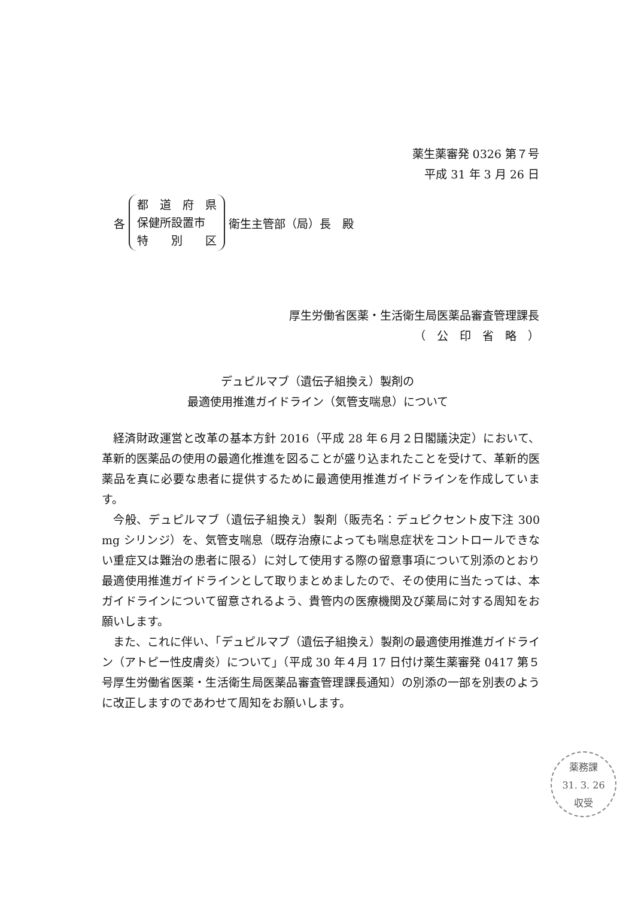薬生薬審発 0326 第７号
平成 31 年 3 月 26 日
各
都　道　府　県
保健所設置市
特　　別　　区
衛生主管部（局）長　殿
厚生労働省医薬・生活衛生局医薬品審査管理課長
（　公　印　省　略　）
デュピルマブ（遺伝子組換え）製剤の
最適使用推進ガイドライン（気管支喘息）について
経済財政運営と改革の基本方針 2016（平成 28 年６月２日閣議決定）において、革新的医薬品の使用の最適化推進を図ることが盛り込まれたことを受けて、革新的医薬品を真に必要な患者に提供するために最適使用推進ガイドラインを作成しています。
今般、デュピルマブ（遺伝子組換え）製剤（販売名：デュピクセント皮下注 300 mg シリンジ）を、気管支喘息（既存治療によっても喘息症状をコントロールできない重症又は難治の患者に限る）に対して使用する際の留意事項について別添のとおり最適使用推進ガイドラインとして取りまとめましたので、その使用に当たっては、本ガイドラインについて留意されるよう、貴管内の医療機関及び薬局に対する周知をお願いします。
また、これに伴い、「デュピルマブ（遺伝子組換え）製剤の最適使用推進ガイドライン（アトピー性皮膚炎）について」（平成 30 年４月 17 日付け薬生薬審発 0417 第５号厚生労働省医薬・生活衛生局医薬品審査管理課長通知）の別添の一部を別表のように改正しますのであわせて周知をお願いします。
薬務課
31. 3. 26
収受